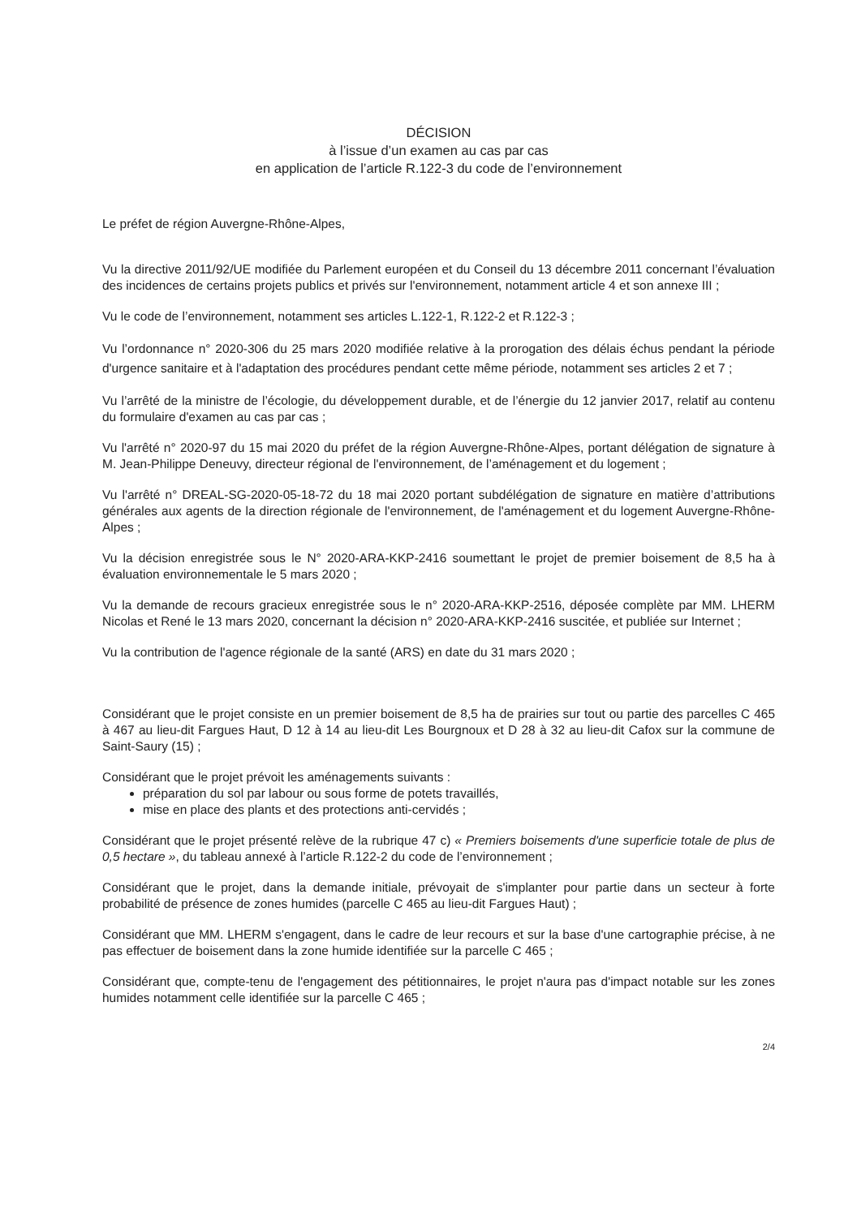DÉCISION
à l’issue d’un examen au cas par cas
en application de l’article R.122-3 du code de l’environnement
Le préfet de région Auvergne-Rhône-Alpes,
Vu la directive 2011/92/UE modifiée du Parlement européen et du Conseil du 13 décembre 2011 concernant l’évaluation des incidences de certains projets publics et privés sur l'environnement, notamment article 4 et son annexe III ;
Vu le code de l’environnement, notamment ses articles L.122-1, R.122-2 et R.122-3 ;
Vu l’ordonnance n° 2020-306 du 25 mars 2020 modifiée relative à la prorogation des délais échus pendant la période d'urgence sanitaire et à l'adaptation des procédures pendant cette même période, notamment ses articles 2 et 7 ;
Vu l’arrêté de la ministre de l’écologie, du développement durable, et de l’énergie du 12 janvier 2017, relatif au contenu du formulaire d'examen au cas par cas ;
Vu l'arrêté n° 2020-97 du 15 mai 2020 du préfet de la région Auvergne-Rhône-Alpes, portant délégation de signature à M. Jean-Philippe Deneuvy, directeur régional de l'environnement, de l’aménagement et du logement ;
Vu l'arrêté n° DREAL-SG-2020-05-18-72 du 18 mai 2020 portant subdélégation de signature en matière d’attributions générales aux agents de la direction régionale de l'environnement, de l'aménagement et du logement Auvergne-Rhône-Alpes ;
Vu la décision enregistrée sous le N° 2020-ARA-KKP-2416 soumettant le projet de premier boisement de 8,5 ha à évaluation environnementale le 5 mars 2020 ;
Vu la demande de recours gracieux enregistrée sous le n° 2020-ARA-KKP-2516, déposée complète par MM. LHERM Nicolas et René le 13 mars 2020, concernant la décision n° 2020-ARA-KKP-2416 suscitée, et publiée sur Internet ;
Vu la contribution de l'agence régionale de la santé (ARS) en date du 31 mars 2020 ;
Considérant que le projet consiste en un premier boisement de 8,5 ha de prairies sur tout ou partie des parcelles C 465 à 467 au lieu-dit Fargues Haut, D 12 à 14 au lieu-dit Les Bourgnoux et D 28 à 32 au lieu-dit Cafox sur la commune de Saint-Saury (15) ;
Considérant que le projet prévoit les aménagements suivants :
préparation du sol par labour ou sous forme de potets travaillés,
mise en place des plants et des protections anti-cervidés ;
Considérant que le projet présenté relève de la rubrique 47 c) « Premiers boisements d'une superficie totale de plus de 0,5 hectare », du tableau annexé à l’article R.122-2 du code de l’environnement ;
Considérant que le projet, dans la demande initiale, prévoyait de s'implanter pour partie dans un secteur à forte probabilité de présence de zones humides (parcelle C 465 au lieu-dit Fargues Haut) ;
Considérant que MM. LHERM s'engagent, dans le cadre de leur recours et sur la base d'une cartographie précise, à ne pas effectuer de boisement dans la zone humide identifiée sur la parcelle C 465 ;
Considérant que, compte-tenu de l'engagement des pétitionnaires, le projet n'aura pas d'impact notable sur les zones humides notamment celle identifiée sur la parcelle C 465 ;
2/4